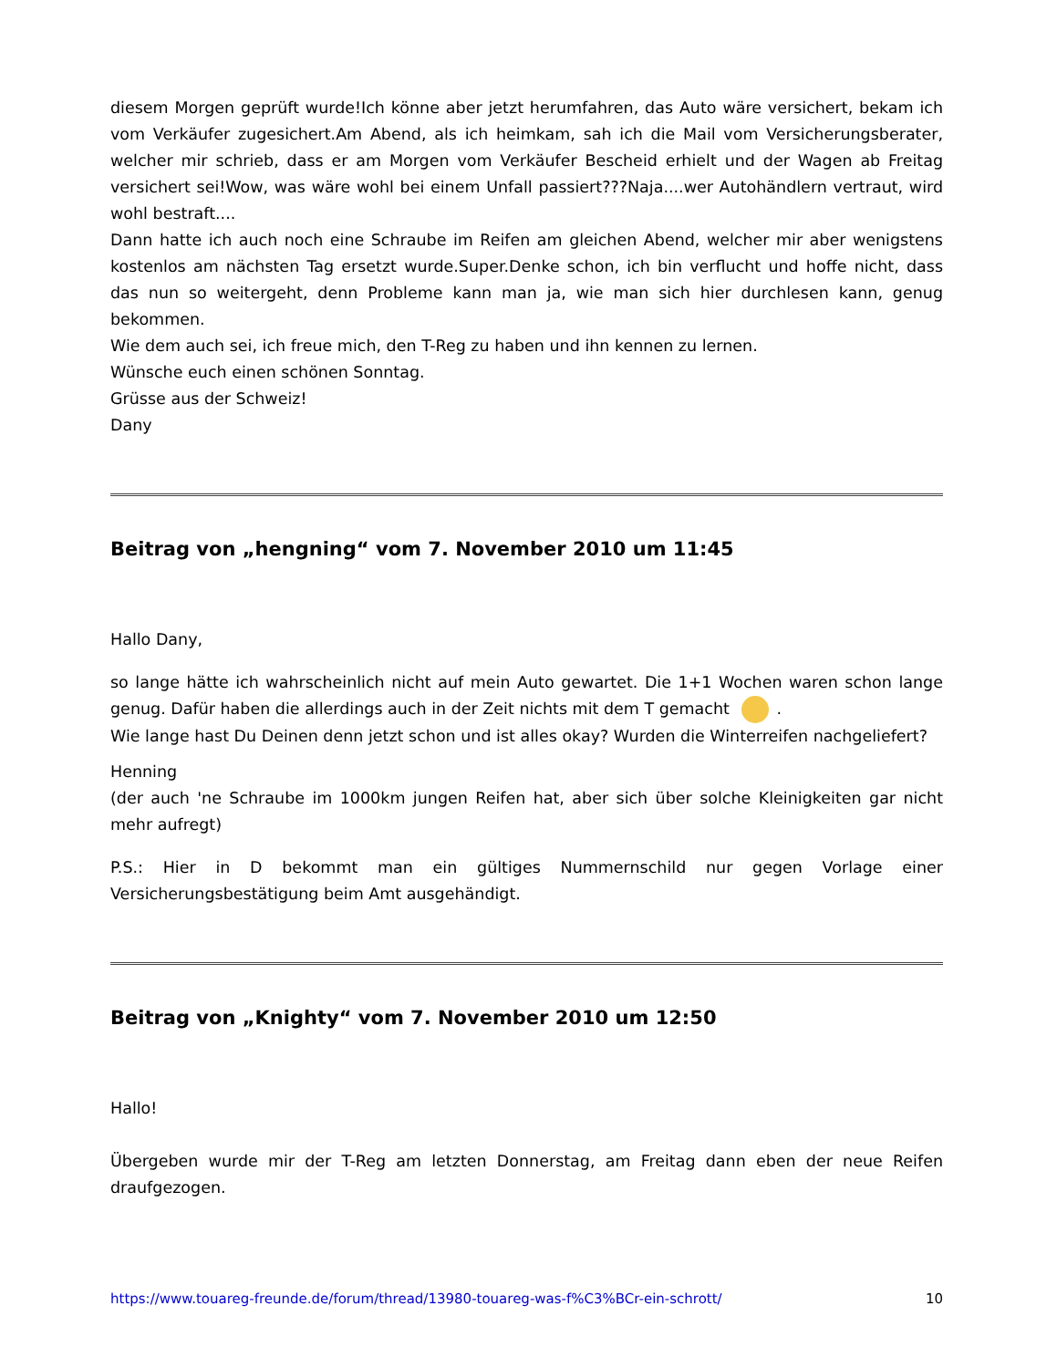diesem Morgen geprüft wurde!Ich könne aber jetzt herumfahren, das Auto wäre versichert, bekam ich vom Verkäufer zugesichert.Am Abend, als ich heimkam, sah ich die Mail vom Versicherungsberater, welcher mir schrieb, dass er am Morgen vom Verkäufer Bescheid erhielt und der Wagen ab Freitag versichert sei!Wow, was wäre wohl bei einem Unfall passiert???Naja....wer Autohändlern vertraut, wird wohl bestraft....
Dann hatte ich auch noch eine Schraube im Reifen am gleichen Abend, welcher mir aber wenigstens kostenlos am nächsten Tag ersetzt wurde.Super.Denke schon, ich bin verflucht und hoffe nicht, dass das nun so weitergeht, denn Probleme kann man ja, wie man sich hier durchlesen kann, genug bekommen.
Wie dem auch sei, ich freue mich, den T-Reg zu haben und ihn kennen zu lernen.
Wünsche euch einen schönen Sonntag.
Grüsse aus der Schweiz!
Dany
Beitrag von „hengning“ vom 7. November 2010 um 11:45
Hallo Dany,
so lange hätte ich wahrscheinlich nicht auf mein Auto gewartet. Die 1+1 Wochen waren schon lange genug. Dafür haben die allerdings auch in der Zeit nichts mit dem T gemacht .
Wie lange hast Du Deinen denn jetzt schon und ist alles okay? Wurden die Winterreifen nachgeliefert?
Henning
(der auch 'ne Schraube im 1000km jungen Reifen hat, aber sich über solche Kleinigkeiten gar nicht mehr aufregt)
P.S.: Hier in D bekommt man ein gültiges Nummernschild nur gegen Vorlage einer Versicherungsbestätigung beim Amt ausgehändigt.
Beitrag von „Knighty“ vom 7. November 2010 um 12:50
Hallo!
Übergeben wurde mir der T-Reg am letzten Donnerstag, am Freitag dann eben der neue Reifen draufgezogen.
https://www.touareg-freunde.de/forum/thread/13980-touareg-was-f%C3%BCr-ein-schrott/ 10